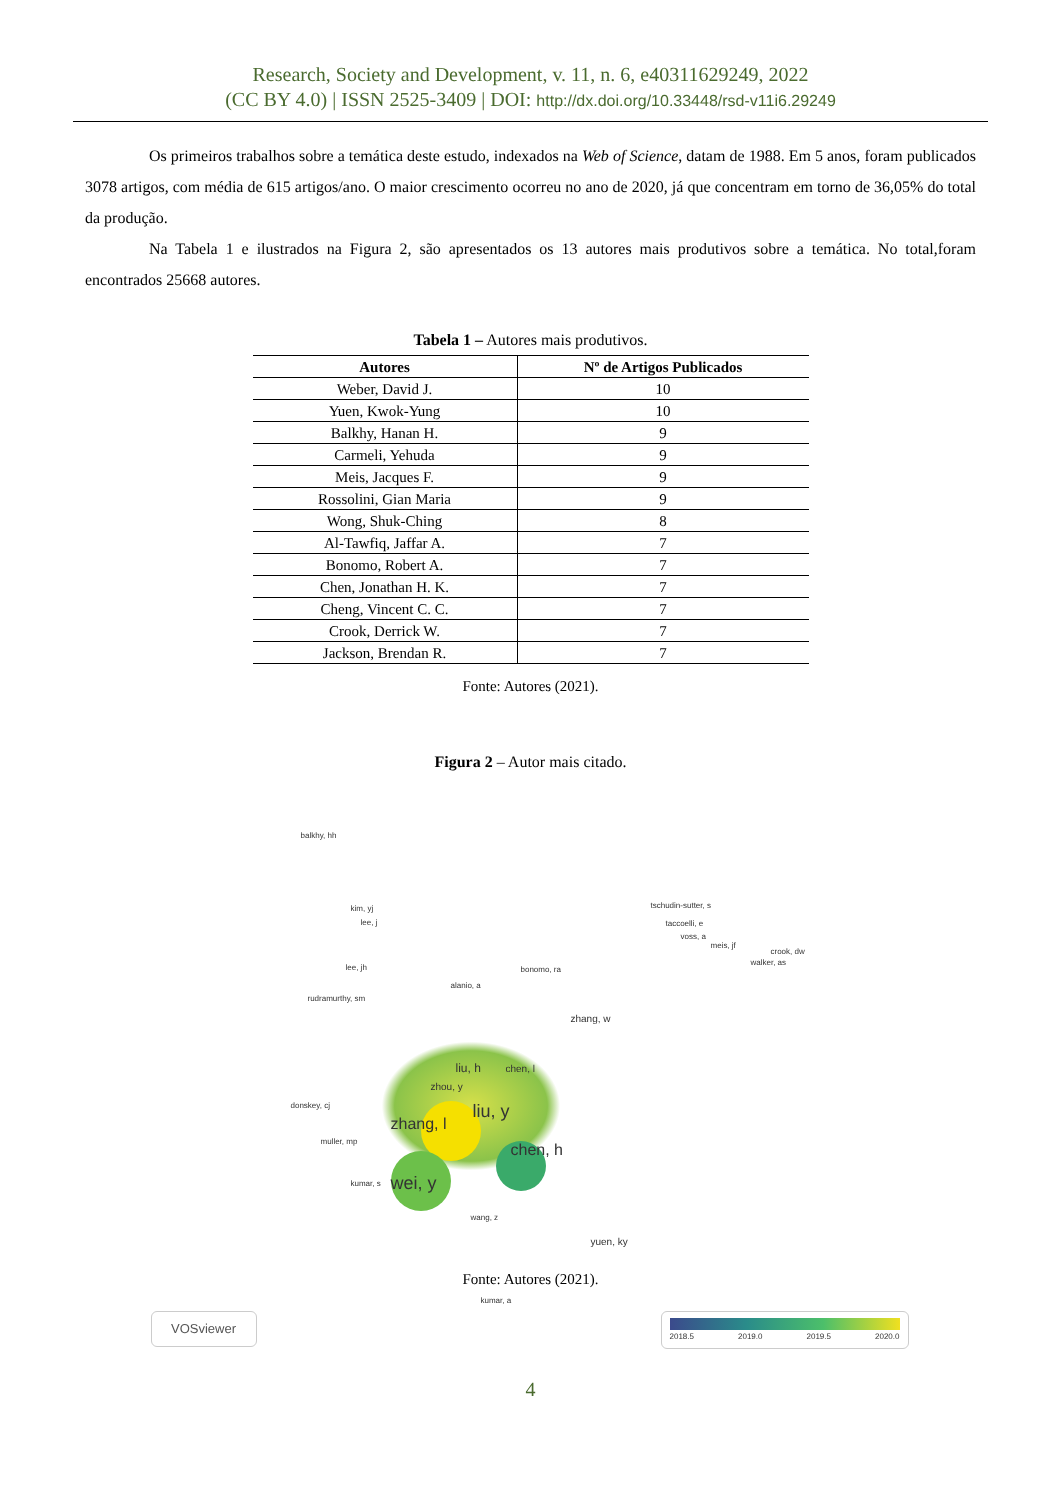Research, Society and Development, v. 11, n. 6, e40311629249, 2022
(CC BY 4.0) | ISSN 2525-3409 | DOI: http://dx.doi.org/10.33448/rsd-v11i6.29249
Os primeiros trabalhos sobre a temática deste estudo, indexados na Web of Science, datam de 1988. Em 5 anos, foram publicados 3078 artigos, com média de 615 artigos/ano. O maior crescimento ocorreu no ano de 2020, já que concentram em torno de 36,05% do total da produção.
Na Tabela 1 e ilustrados na Figura 2, são apresentados os 13 autores mais produtivos sobre a temática. No total,foram encontrados 25668 autores.
Tabela 1 – Autores mais produtivos.
| Autores | Nº de Artigos Publicados |
| --- | --- |
| Weber, David J. | 10 |
| Yuen, Kwok-Yung | 10 |
| Balkhy, Hanan H. | 9 |
| Carmeli, Yehuda | 9 |
| Meis, Jacques F. | 9 |
| Rossolini, Gian Maria | 9 |
| Wong, Shuk-Ching | 8 |
| Al-Tawfiq, Jaffar A. | 7 |
| Bonomo, Robert A. | 7 |
| Chen, Jonathan H. K. | 7 |
| Cheng, Vincent C. C. | 7 |
| Crook, Derrick W. | 7 |
| Jackson, Brendan R. | 7 |
Fonte: Autores (2021).
Figura 2 – Autor mais citado.
balkhy, hh
tschudin-sutter, s
taccoelli, e
voss, a
meis, jf
walker, as
crook, dw
kim, yj
lee, j
lee, jh bonomo, ra
alanio, a
rudramurthy, sm
zhang, w
liu, h chen, l
zhou, y
zhang, l
liu, y
chen, h
wei, y
donskey, cj
muller, mp
kumar, s
wang, z
yuen, ky
kumar, a
VOSviewer
2018.5 2019.0 2019.5 2020.0
Fonte: Autores (2021).
4